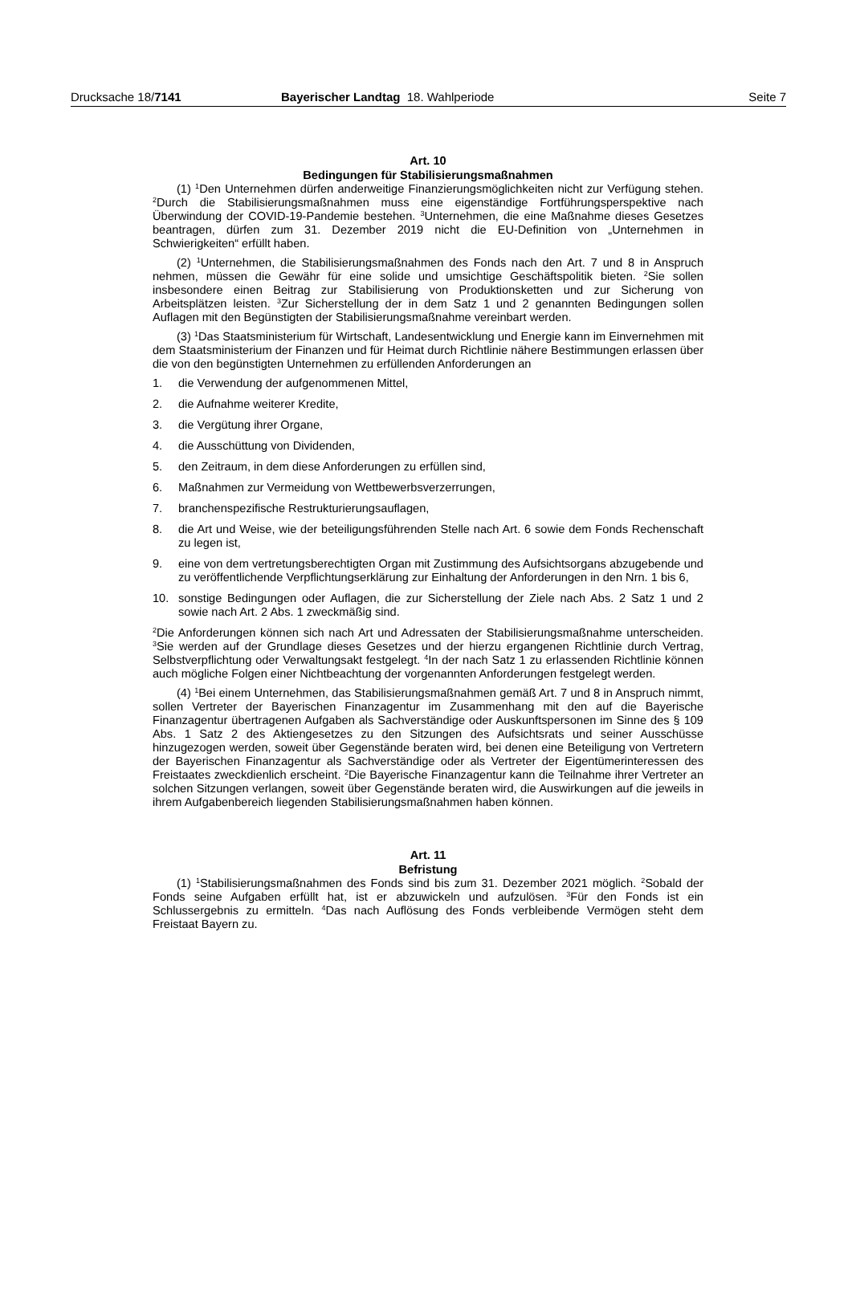Drucksache 18/7141 Bayerischer Landtag 18. Wahlperiode
Seite 7
Art. 10
Bedingungen für Stabilisierungsmaßnahmen
(1) <sup>1</sup>Den Unternehmen dürfen anderweitige Finanzierungsmöglichkeiten nicht zur Verfügung stehen. <sup>2</sup>Durch die Stabilisierungsmaßnahmen muss eine eigenständige Fortführungsperspektive nach Überwindung der COVID-19-Pandemie bestehen. <sup>3</sup>Unternehmen, die eine Maßnahme dieses Gesetzes beantragen, dürfen zum 31. Dezember 2019 nicht die EU-Definition von „Unternehmen in Schwierigkeiten“ erfüllt haben.
(2) <sup>1</sup>Unternehmen, die Stabilisierungsmaßnahmen des Fonds nach den Art. 7 und 8 in Anspruch nehmen, müssen die Gewähr für eine solide und umsichtige Geschäftspolitik bieten. <sup>2</sup>Sie sollen insbesondere einen Beitrag zur Stabilisierung von Produktionsketten und zur Sicherung von Arbeitsplätzen leisten. <sup>3</sup>Zur Sicherstellung der in dem Satz 1 und 2 genannten Bedingungen sollen Auflagen mit den Begünstigten der Stabilisierungsmaßnahme vereinbart werden.
(3) <sup>1</sup>Das Staatsministerium für Wirtschaft, Landesentwicklung und Energie kann im Einvernehmen mit dem Staatsministerium der Finanzen und für Heimat durch Richtlinie nähere Bestimmungen erlassen über die von den begünstigten Unternehmen zu erfüllenden Anforderungen an
1. die Verwendung der aufgenommenen Mittel,
2. die Aufnahme weiterer Kredite,
3. die Vergütung ihrer Organe,
4. die Ausschüttung von Dividenden,
5. den Zeitraum, in dem diese Anforderungen zu erfüllen sind,
6. Maßnahmen zur Vermeidung von Wettbewerbsverzerrungen,
7. branchenspezifische Restrukturierungsauflagen,
8. die Art und Weise, wie der beteiligungsführenden Stelle nach Art. 6 sowie dem Fonds Rechenschaft zu legen ist,
9. eine von dem vertretungsberechtigten Organ mit Zustimmung des Aufsichtsorgans abzugebende und zu veröffentlichende Verpflichtungserklärung zur Einhaltung der Anforderungen in den Nrn. 1 bis 6,
10. sonstige Bedingungen oder Auflagen, die zur Sicherstellung der Ziele nach Abs. 2 Satz 1 und 2 sowie nach Art. 2 Abs. 1 zweckmäßig sind.
<sup>2</sup> Die Anforderungen können sich nach Art und Adressaten der Stabilisierungsmaßnahme unterscheiden. <sup>3</sup>Sie werden auf der Grundlage dieses Gesetzes und der hierzu ergangenen Richtlinie durch Vertrag, Selbstverpflichtung oder Verwaltungsakt festgelegt. <sup>4</sup>In der nach Satz 1 zu erlassenden Richtlinie können auch mögliche Folgen einer Nichtbeachtung der vorgenannten Anforderungen festgelegt werden.
(4) <sup>1</sup>Bei einem Unternehmen, das Stabilisierungsmaßnahmen gemäß Art. 7 und 8 in Anspruch nimmt, sollen Vertreter der Bayerischen Finanzagentur im Zusammenhang mit den auf die Bayerische Finanzagentur übertragenen Aufgaben als Sachverständige oder Auskunftspersonen im Sinne des § 109 Abs. 1 Satz 2 des Aktiengesetzes zu den Sitzungen des Aufsichtsrats und seiner Ausschüsse hinzugezogen werden, soweit über Gegenstände beraten wird, bei denen eine Beteiligung von Vertretern der Bayerischen Finanzagentur als Sachverständige oder als Vertreter der Eigentümerinteressen des Freistaates zweckdienlich erscheint. <sup>2</sup>Die Bayerische Finanzagentur kann die Teilnahme ihrer Vertreter an solchen Sitzungen verlangen, soweit über Gegenstände beraten wird, die Auswirkungen auf die jeweils in ihrem Aufgabenbereich liegenden Stabilisierungsmaßnahmen haben können.
Art. 11
Befristung
(1) <sup>1</sup>Stabilisierungsmaßnahmen des Fonds sind bis zum 31. Dezember 2021 möglich. <sup>2</sup>Sobald der Fonds seine Aufgaben erfüllt hat, ist er abzuwickeln und aufzulösen. <sup>3</sup>Für den Fonds ist ein Schlussergebnis zu ermitteln. <sup>4</sup>Das nach Auflösung des Fonds verbleibende Vermögen steht dem Freistaat Bayern zu.